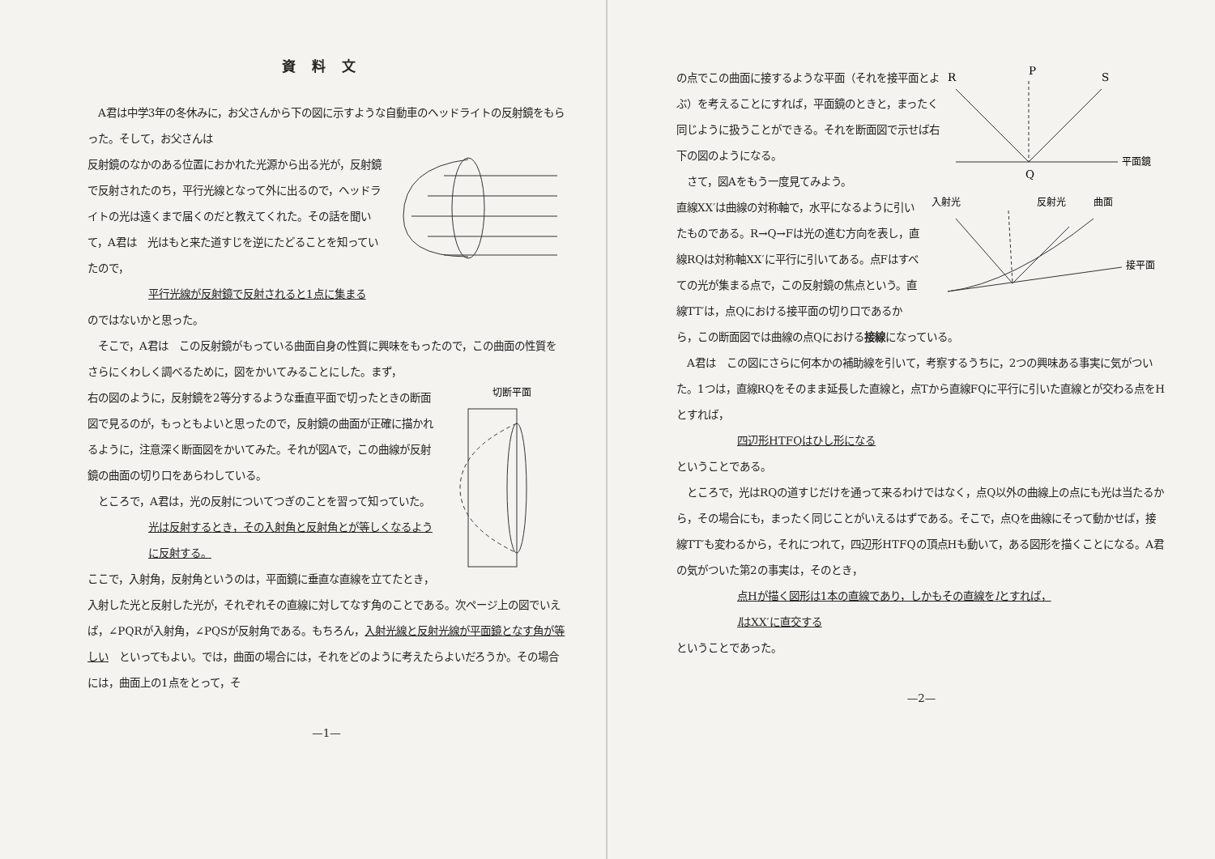資料文
　A君は中学3年の冬休みに，お父さんから下の図に示すような自動車のヘッドライトの反射鏡をもらった。そして，お父さんは
反射鏡のなかのある位置におかれた光源から出る光が，反射鏡で反射されたのち，平行光線となって外に出るので，ヘッドライトの光は遠くまで届くのだと教えてくれた。その話を聞いて，A君は　光はもと来た道すじを逆にたどることを知っていたので，
平行光線が反射鏡で反射されると1点に集まる
のではないかと思った。
　そこで，A君は　この反射鏡がもっている曲面自身の性質に興味をもったので，この曲面の性質をさらにくわしく調べるために，図をかいてみることにした。まず，
切断平面
右の図のように，反射鏡を2等分するような垂直平面で切ったときの断面図で見るのが，もっともよいと思ったので，反射鏡の曲面が正確に描かれるように，注意深く断面図をかいてみた。それが図Aで，この曲線が反射鏡の曲面の切り口をあらわしている。
　ところで，A君は，光の反射についてつぎのことを習って知っていた。
光は反射するとき，その入射角と反射角とが等しくなるように反射する。
ここで，入射角，反射角というのは，平面鏡に垂直な直線を立てたとき，入射した光と反射した光が，それぞれその直線に対してなす角のことである。次ページ上の図でいえば，∠PQRが入射角，∠PQSが反射角である。もちろん，入射光線と反射光線が平面鏡となす角が等しい　といってもよい。では，曲面の場合には，それをどのように考えたらよいだろうか。その場合には，曲面上の1点をとって，そ
—1—
R
P
S
平面鏡
Q
の点でこの曲面に接するような平面（それを接平面とよぶ）を考えることにすれば，平面鏡のときと，まったく同じように扱うことができる。それを断面図で示せば右下の図のようになる。
　さて，図Aをもう一度見てみよう。
入射光
反射光
曲面
接平面
直線XX′は曲線の対称軸で，水平になるように引いたものである。R→Q→Fは光の進む方向を表し，直線RQは対称軸XX′に平行に引いてある。点Fはすべての光が集まる点で，この反射鏡の焦点という。直線TT′は，点Qにおける接平面の切り口であるから，この断面図では曲線の点Qにおける接線になっている。
　A君は　この図にさらに何本かの補助線を引いて，考察するうちに，2つの興味ある事実に気がついた。1つは，直線RQをそのまま延長した直線と，点Tから直線FQに平行に引いた直線とが交わる点をHとすれば，
四辺形HTFQはひし形になる
ということである。
　ところで，光はRQの道すじだけを通って来るわけではなく，点Q以外の曲線上の点にも光は当たるから，その場合にも，まったく同じことがいえるはずである。そこで，点Qを曲線にそって動かせば，接線TT′も変わるから，それにつれて，四辺形HTFQの頂点Hも動いて，ある図形を描くことになる。A君の気がついた第2の事実は，そのとき，
点Hが描く図形は1本の直線であり，しかもその直線をlとすれば，
lはXX′に直交する
ということであった。
—2—